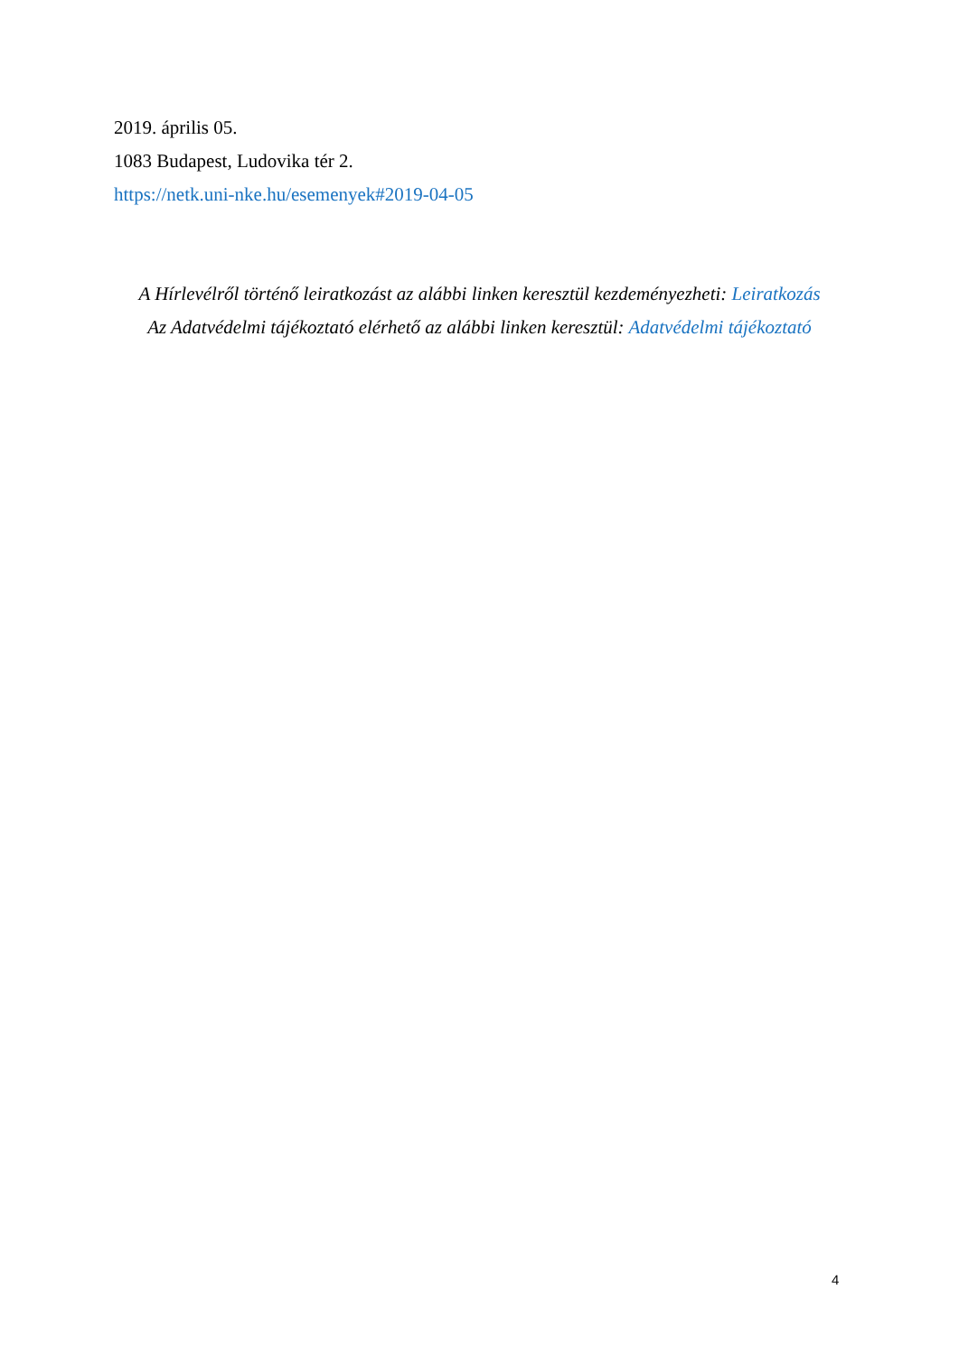2019. április 05.
1083 Budapest, Ludovika tér 2.
https://netk.uni-nke.hu/esemenyek#2019-04-05
A Hírlevélről történő leiratkozást az alábbi linken keresztül kezdeményezheti: Leiratkozás
Az Adatvédelmi tájékoztató elérhető az alábbi linken keresztül: Adatvédelmi tájékoztató
4